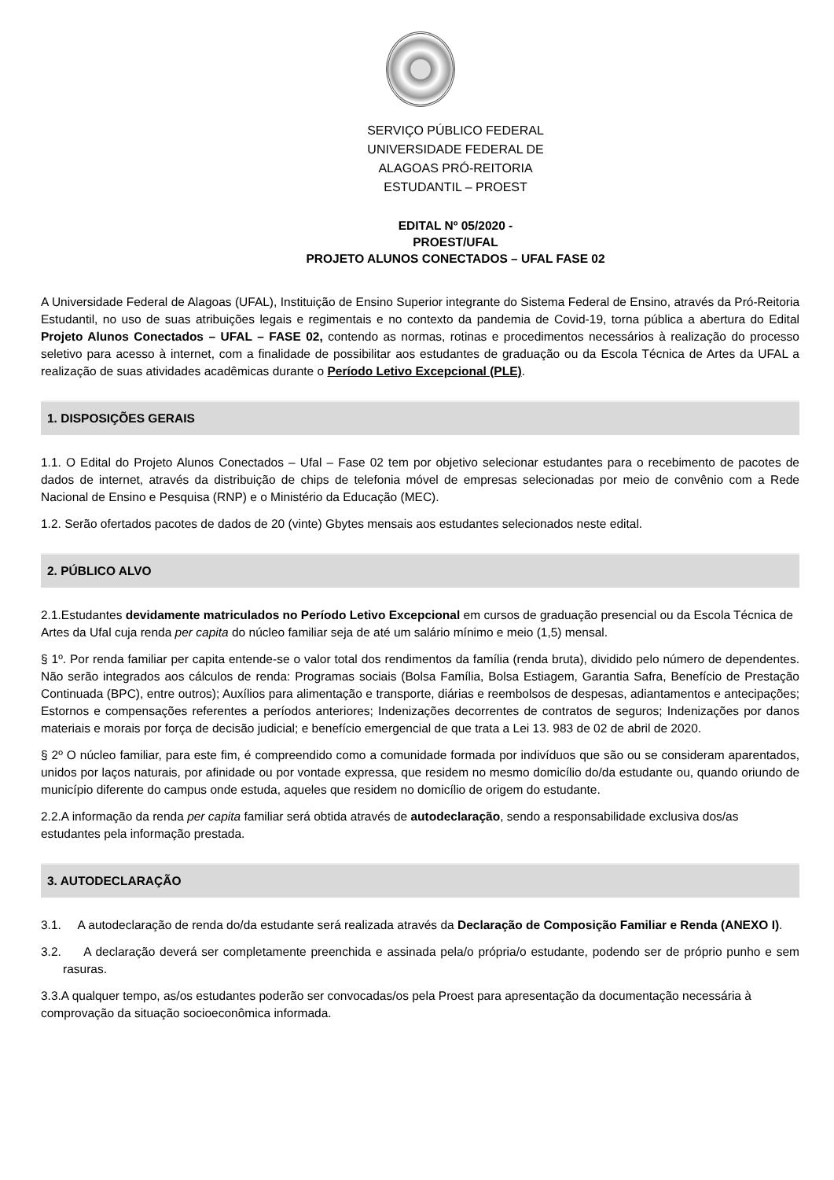SERVIÇO PÚBLICO FEDERAL
UNIVERSIDADE FEDERAL DE
ALAGOAS PRÓ-REITORIA
ESTUDANTIL – PROEST
EDITAL Nº 05/2020 -
PROEST/UFAL
PROJETO ALUNOS CONECTADOS – UFAL FASE 02
A Universidade Federal de Alagoas (UFAL), Instituição de Ensino Superior integrante do Sistema Federal de Ensino, através da Pró-Reitoria Estudantil, no uso de suas atribuições legais e regimentais e no contexto da pandemia de Covid-19, torna pública a abertura do Edital Projeto Alunos Conectados – UFAL – FASE 02, contendo as normas, rotinas e procedimentos necessários à realização do processo seletivo para acesso à internet, com a finalidade de possibilitar aos estudantes de graduação ou da Escola Técnica de Artes da UFAL a realização de suas atividades acadêmicas durante o Período Letivo Excepcional (PLE).
1. DISPOSIÇÕES GERAIS
1.1. O Edital do Projeto Alunos Conectados – Ufal – Fase 02 tem por objetivo selecionar estudantes para o recebimento de pacotes de dados de internet, através da distribuição de chips de telefonia móvel de empresas selecionadas por meio de convênio com a Rede Nacional de Ensino e Pesquisa (RNP) e o Ministério da Educação (MEC).
1.2. Serão ofertados pacotes de dados de 20 (vinte) Gbytes mensais aos estudantes selecionados neste edital.
2. PÚBLICO ALVO
2.1.Estudantes devidamente matriculados no Período Letivo Excepcional em cursos de graduação presencial ou da Escola Técnica de Artes da Ufal cuja renda per capita do núcleo familiar seja de até um salário mínimo e meio (1,5) mensal.
§ 1º. Por renda familiar per capita entende-se o valor total dos rendimentos da família (renda bruta), dividido pelo número de dependentes. Não serão integrados aos cálculos de renda: Programas sociais (Bolsa Família, Bolsa Estiagem, Garantia Safra, Benefício de Prestação Continuada (BPC), entre outros); Auxílios para alimentação e transporte, diárias e reembolsos de despesas, adiantamentos e antecipações; Estornos e compensações referentes a períodos anteriores; Indenizações decorrentes de contratos de seguros; Indenizações por danos materiais e morais por força de decisão judicial; e benefício emergencial de que trata a Lei 13. 983 de 02 de abril de 2020.
§ 2º O núcleo familiar, para este fim, é compreendido como a comunidade formada por indivíduos que são ou se consideram aparentados, unidos por laços naturais, por afinidade ou por vontade expressa, que residem no mesmo domicílio do/da estudante ou, quando oriundo de município diferente do campus onde estuda, aqueles que residem no domicílio de origem do estudante.
2.2.A informação da renda per capita familiar será obtida através de autodeclaração, sendo a responsabilidade exclusiva dos/as estudantes pela informação prestada.
3. AUTODECLARAÇÃO
3.1. A autodeclaração de renda do/da estudante será realizada através da Declaração de Composição Familiar e Renda (ANEXO I).
3.2. A declaração deverá ser completamente preenchida e assinada pela/o própria/o estudante, podendo ser de próprio punho e sem rasuras.
3.3.A qualquer tempo, as/os estudantes poderão ser convocadas/os pela Proest para apresentação da documentação necessária à comprovação da situação socioeconômica informada.